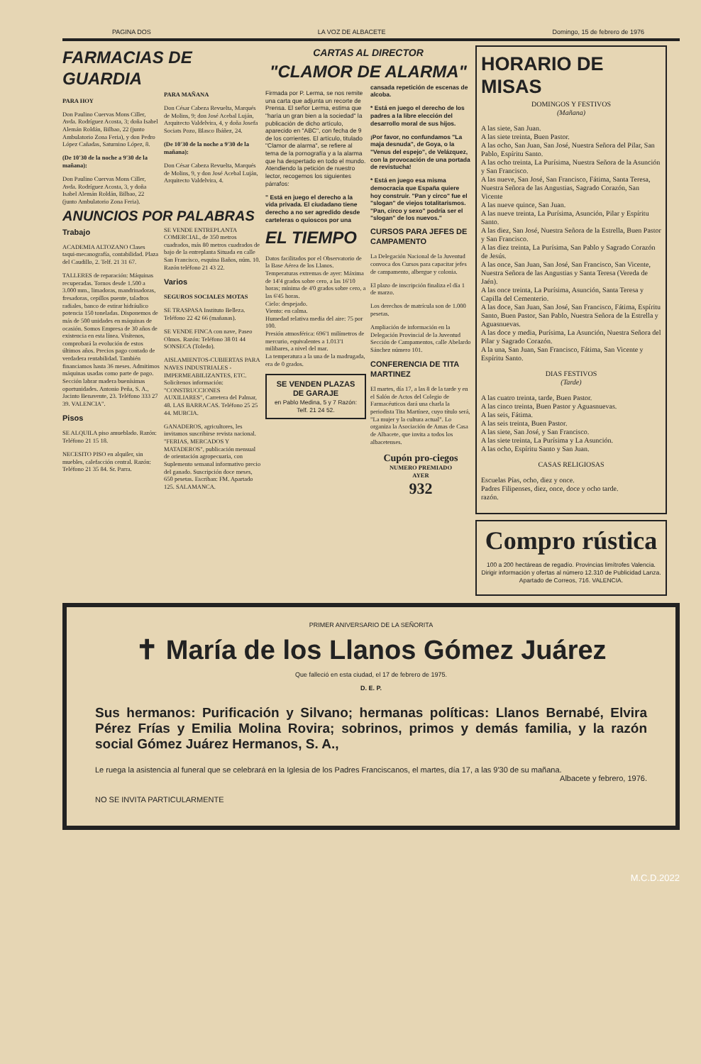PAGINA DOS LA VOZ DE ALBACETE Domingo, 15 de febrero de 1976
FARMACIAS DE GUARDIA
PARA HOY
Don Paulino Cuervas Mons Ciller, Avda. Rodríguez Acosta, 3; doña Isabel Alemán Roldán, Bilbao, 22 (junto Ambulatorio Zona Feria), y don Pedro López Cañadas, Saturnino López, 8.
(De 10'30 de la noche a 9'30 de la mañana):
Don Paulino Cuervas Mons Ciller, Avda. Rodríguez Acosta, 3, y doña Isabel Alemán Roldán, Bilbao, 22 (junto Ambulatorio Zona Feria).
PARA MAÑANA
Don César Cabeza Revuelta, Marqués de Molins, 9; don José Acebal Luján, Arquitecto Valdelvira, 4, y doña Josefa Sociats Pozo, Blasco Ibáñez, 24.
(De 10'30 de la noche a 9'30 de la mañana):
Don César Cabeza Revuelta, Marqués de Molins, 9, y don José Acebal Luján, Arquitecto Valdelvira, 4.
ANUNCIOS POR PALABRAS
Trabajo
ACADEMIA ALTOZANO Clases taqui-mecanografía, contabilidad. Plaza del Caudillo, 2. Telf. 21 31 67.
TALLERES de reparación: Máquinas recuperadas. Tornos desde 1.500 a 3.000 mm., limadoras, mandrinadoras, fresadoras, cepillos puente, taladros radiales, banco de estirar hidráulico potencia 150 toneladas. Disponemos de más de 500 unidades en máquinas de ocasión. Somos Empresa de 30 años de existencia en esta línea. Visítenos, comprobará la evolución de estos últimos años. Precios pago contado de verdadera rentabilidad. También financiamos hasta 36 meses. Admitimos máquinas usadas como parte de pago. Sección labrar madera buenísimas oportunidades. Antonio Peña, S. A., Jacinto Benavente, 23. Teléfono 333 27 39. VALENCIA".
Pisos
SE ALQUILA piso amueblado. Razón: Teléfono 21 15 18.
NECESITO PISO en alquiler, sin muebles, calefacción central. Razón: Teléfono 21 35 84. Sr. Parra.
SE VENDE ENTREPLANTA COMERCIAL, de 350 metros cuadrados, más 80 metros cuadrados de bajo de la entreplanta Situada en calle San Francisco, esquina Baños, núm. 10. Razón teléfono 21 43 22.
Varios
SEGUROS SOCIALES MOTAS
SE TRASPASA Instituto Belleza. Teléfono 22 42 66 (mañanas).
SE VENDE FINCA con nave, Paseo Olmos. Razón: Teléfono 38 01 44 SONSECA (Toledo).
AISLAMIENTOS-CUBIERTAS PARA NAVES INDUSTRIALES - IMPERMEABILIZANTES, ETC. Solicítenos información: "CONSTRUCCIONES AUXILIARES", Carretera del Palmar, 48. LAS BARRACAS. Teléfono 25 25 44. MURCIA.
GANADEROS, agricultores, les invitamos suscribirse revista nacional. "FERIAS, MERCADOS Y MATADEROS", publicación mensual de orientación agropecuaria, con Suplemento semanal informativo precio del ganado. Suscripción doce meses, 650 pesetas. Escriban: FM. Apartado 125. SALAMANCA.
CARTAS AL DIRECTOR
"CLAMOR DE ALARMA"
Firmada por P. Lerma, se nos remite una carta que adjunta un recorte de Prensa. El señor Lerma, estima que "haría un gran bien a la sociedad" la publicación de dicho artículo, aparecido en "ABC", con fecha de 9 de los corrientes. El artículo, titulado "Clamor de alarma", se refiere al tema de la pornografía y a la alarma que ha despertado en todo el mundo. Atendiendo la petición de nuestro lector, recogemos los siguientes párrafos:
" Está en juego el derecho a la vida privada. El ciudadano tiene derecho a no ser agredido desde carteleras o quioscos por una cansada repetición de escenas de alcoba.
* Está en juego el derecho de los padres a la libre elección del desarrollo moral de sus hijos.
¡Por favor, no confundamos "La maja desnuda", de Goya, o la "Venus del espejo", de Velázquez, con la provocación de una portada de revistucha!
* Está en juego esa misma democracia que España quiere hoy construir. "Pan y circo" fue el "slogan" de viejos totalitarismos. "Pan, circo y sexo" podría ser el "slogan" de los nuevos."
EL TIEMPO
Datos facilitados por el Observatorio de la Base Aérea de los Llanos.
Temperaturas extremas de ayer: Máxima de 14'4 grados sobre cero, a las 16'10 horas; mínima de 4'0 grados sobre cero, a las 6'45 horas.
Cielo: despejado.
Viento: en calma.
Humedad relativa media del aire: 75 por 100.
Presión atmosférica: 696'1 milímetros de mercurio, equivalentes a 1.013'1 milibares, a nivel del mar.
La temperatura a la una de la madrugada, era de 0 grados.
SE VENDEN PLAZAS DE GARAJE
en Pablo Medina, 5 y 7 Razón: Telf. 21 24 52.
CURSOS PARA JEFES DE CAMPAMENTO
La Delegación Nacional de la Juventud convoca dos Cursos para capacitar jefes de campamento, albergue y colonia.
El plazo de inscripción finaliza el día 1 de marzo.
Los derechos de matrícula son de 1.000 pesetas.
Ampliación de información en la Delegación Provincial de la Juventud Sección de Campamentos, calle Abelardo Sánchez número 101.
CONFERENCIA DE TITA MARTINEZ
El martes, día 17, a las 8 de la tarde y en el Salón de Actos del Colegio de Farmacéuticos dará una charla la periodista Tita Martínez, cuyo título será, "La mujer y la cultura actual". Lo organiza la Asociación de Amas de Casa de Albacete, que invita a todos los albacetenses.
Cupón pro-ciegos
NUMERO PREMIADO
AYER
932
HORARIO DE MISAS
DOMINGOS Y FESTIVOS
(Mañana)
A las siete, San Juan.
A las siete treinta, Buen Pastor.
A las ocho, San Juan, San José, Nuestra Señora del Pilar, San Pablo, Espíritu Santo.
A las ocho treinta, La Purísima, Nuestra Señora de la Asunción y San Francisco.
A las nueve, San José, San Francisco, Fátima, Santa Teresa, Nuestra Señora de las Angustias, Sagrado Corazón, San Vicente
A las nueve quince, San Juan.
A las nueve treinta, La Purísima, Asunción, Pilar y Espíritu Santo.
A las diez, San José, Nuestra Señora de la Estrella, Buen Pastor y San Francisco.
A las diez treinta, La Purísima, San Pablo y Sagrado Corazón de Jesús.
A las once, San Juan, San José, San Francisco, San Vicente, Nuestra Señora de las Angustias y Santa Teresa (Vereda de Jaén).
A las once treinta, La Purísima, Asunción, Santa Teresa y Capilla del Cementerio.
A las doce, San Juan, San José, San Francisco, Fátima, Espíritu Santo, Buen Pastor, San Pablo, Nuestra Señora de la Estrella y Aguasnuevas.
A las doce y media, Purísima, La Asunción, Nuestra Señora del Pilar y Sagrado Corazón.
A la una, San Juan, San Francisco, Fátima, San Vicente y Espíritu Santo.
DIAS FESTIVOS
(Tarde)
A las cuatro treinta, tarde, Buen Pastor.
A las cinco treinta, Buen Pastor y Aguasnuevas.
A las seis, Fátima.
A las seis treinta, Buen Pastor.
A las siete, San José, y San Francisco.
A las siete treinta, La Purísima y La Asunción.
A las ocho, Espíritu Santo y San Juan.
CASAS RELIGIOSAS
Escuelas Pías, ocho, diez y once.
Padres Filipenses, diez, once, doce y ocho tarde.
razón.
Compro rústica
100 a 200 hectáreas de regadío. Provincias limítrofes Valencia. Dirigir información y ofertas al número 12.310 de Publicidad Lanza. Apartado de Correos, 716. VALENCIA.
PRIMER ANIVERSARIO DE LA SEÑORITA
✝ María de los Llanos Gómez Juárez
Que falleció en esta ciudad, el 17 de febrero de 1975.
D. E. P.
Sus hermanos: Purificación y Silvano; hermanas políticas: Llanos Bernabé, Elvira Pérez Frías y Emilia Molina Rovira; sobrinos, primos y demás familia, y la razón social Gómez Juárez Hermanos, S. A.,
Le ruega la asistencia al funeral que se celebrará en la Iglesia de los Padres Franciscanos, el martes, día 17, a las 9'30 de su mañana. Albacete y febrero, 1976.
NO SE INVITA PARTICULARMENTE
M.C.D.2022